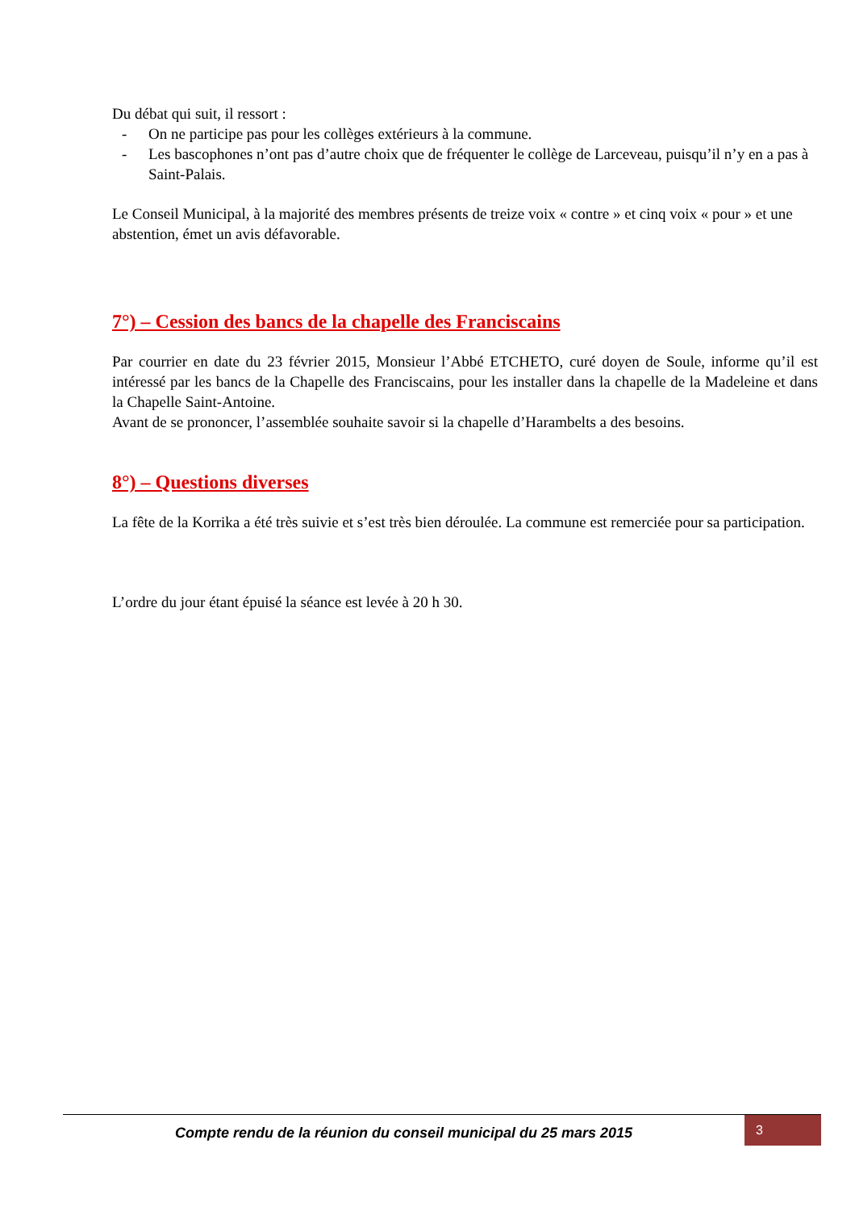Du débat qui suit, il ressort :
- On ne participe pas pour les collèges extérieurs à la commune.
- Les bascophones n’ont pas d’autre choix que de fréquenter le collège de Larceveau, puisqu’il n’y en a pas à Saint-Palais.
Le Conseil Municipal, à la majorité des membres présents de treize voix « contre » et cinq voix « pour » et une abstention, émet un avis défavorable.
7°) – Cession des bancs de la chapelle des Franciscains
Par courrier en date du 23 février 2015, Monsieur l’Abbé ETCHETO, curé doyen de Soule, informe qu’il est intéressé par les bancs de la Chapelle des Franciscains, pour les installer dans la chapelle de la Madeleine et dans la Chapelle Saint-Antoine.
Avant de se prononcer, l’assemblée souhaite savoir si la chapelle d’Harambelts a des besoins.
8°) – Questions diverses
La fête de la Korrika a été très suivie et s’est très bien déroulée. La commune est remerciée pour sa participation.
L’ordre du jour étant épuisé la séance est levée à 20 h 30.
Compte rendu de la réunion du conseil municipal du 25 mars 2015
3